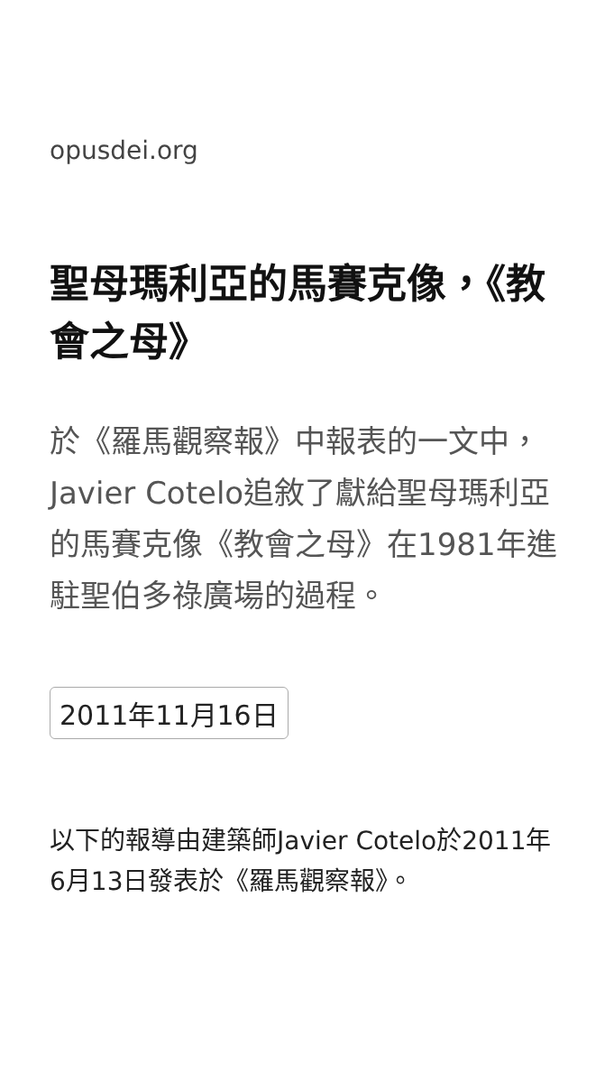opusdei.org
聖母瑪利亞的馬賽克像，《教會之母》
於《羅馬觀察報》中報表的一文中，Javier Cotelo追敘了獻給聖母瑪利亞的馬賽克像《教會之母》在1981年進駐聖伯多祿廣場的過程。
2011年11月16日
以下的報導由建築師Javier Cotelo於2011年6月13日發表於《羅馬觀察報》。